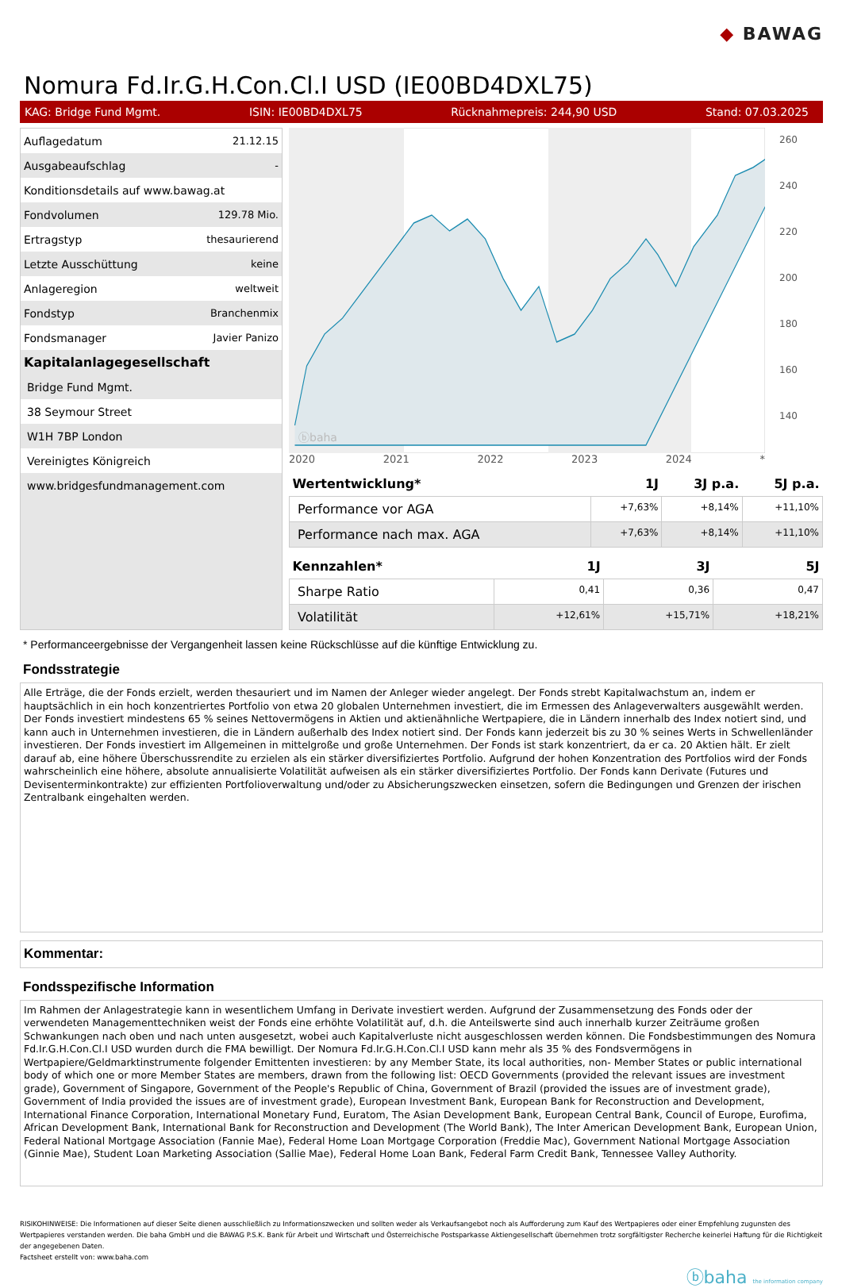◆ BAWAG
Nomura Fd.Ir.G.H.Con.Cl.I USD (IE00BD4DXL75)
KAG: Bridge Fund Mgmt. ISIN: IE00BD4DXL75 Rücknahmepreis: 244,90 USD Stand: 07.03.2025
| Auflagedatum | 21.12.15 |
| Ausgabeaufschlag | - |
| Konditionsdetails auf www.bawag.at | |
| Fondvolumen | 129.78 Mio. |
| Ertragstyp | thesaurierend |
| Letzte Ausschüttung | keine |
| Anlageregion | weltweit |
| Fondstyp | Branchenmix |
| Fondsmanager | Javier Panizo |
| Kapitalanlagegesellschaft |
| Bridge Fund Mgmt. |
| 38 Seymour Street |
| W1H 7BP London |
| Vereinigtes Königreich |
| www.bridgesfundmanagement.com |
ⓑbaha
260
240
220
200
180
160
140
2020 2021 2022 2023 2024 *
| Wertentwicklung* | 1J | 3J p.a. | 5J p.a. |
| --- | --- | --- | --- |
| Performance vor AGA | +7,63% | +8,14% | +11,10% |
| Performance nach max. AGA | +7,63% | +8,14% | +11,10% |
| Kennzahlen* | 1J | 3J | 5J |
| --- | --- | --- | --- |
| Sharpe Ratio | 0,41 | 0,36 | 0,47 |
| Volatilität | +12,61% | +15,71% | +18,21% |
* Performanceergebnisse der Vergangenheit lassen keine Rückschlüsse auf die künftige Entwicklung zu.
Fondsstrategie
Alle Erträge, die der Fonds erzielt, werden thesauriert und im Namen der Anleger wieder angelegt. Der Fonds strebt Kapitalwachstum an, indem er hauptsächlich in ein hoch konzentriertes Portfolio von etwa 20 globalen Unternehmen investiert, die im Ermessen des Anlageverwalters ausgewählt werden.
Der Fonds investiert mindestens 65 % seines Nettovermögens in Aktien und aktienähnliche Wertpapiere, die in Ländern innerhalb des Index notiert sind, und kann auch in Unternehmen investieren, die in Ländern außerhalb des Index notiert sind. Der Fonds kann jederzeit bis zu 30 % seines Werts in Schwellenländer investieren. Der Fonds investiert im Allgemeinen in mittelgroße und große Unternehmen. Der Fonds ist stark konzentriert, da er ca. 20 Aktien hält. Er zielt darauf ab, eine höhere Überschussrendite zu erzielen als ein stärker diversifiziertes Portfolio. Aufgrund der hohen Konzentration des Portfolios wird der Fonds wahrscheinlich eine höhere, absolute annualisierte Volatilität aufweisen als ein stärker diversifiziertes Portfolio. Der Fonds kann Derivate (Futures und Devisenterminkontrakte) zur effizienten Portfolioverwaltung und/oder zu Absicherungszwecken einsetzen, sofern die Bedingungen und Grenzen der irischen Zentralbank eingehalten werden.
Kommentar:
Fondsspezifische Information
Im Rahmen der Anlagestrategie kann in wesentlichem Umfang in Derivate investiert werden. Aufgrund der Zusammensetzung des Fonds oder der verwendeten Managementtechniken weist der Fonds eine erhöhte Volatilität auf, d.h. die Anteilswerte sind auch innerhalb kurzer Zeiträume großen Schwankungen nach oben und nach unten ausgesetzt, wobei auch Kapitalverluste nicht ausgeschlossen werden können. Die Fondsbestimmungen des Nomura Fd.Ir.G.H.Con.Cl.I USD wurden durch die FMA bewilligt. Der Nomura Fd.Ir.G.H.Con.Cl.I USD kann mehr als 35 % des Fondsvermögens in Wertpapiere/Geldmarktinstrumente folgender Emittenten investieren: by any Member State, its local authorities, non- Member States or public international body of which one or more Member States are members, drawn from the following list: OECD Governments (provided the relevant issues are investment grade), Government of Singapore, Government of the People's Republic of China, Government of Brazil (provided the issues are of investment grade), Government of India provided the issues are of investment grade), European Investment Bank, European Bank for Reconstruction and Development, International Finance Corporation, International Monetary Fund, Euratom, The Asian Development Bank, European Central Bank, Council of Europe, Eurofima, African Development Bank, International Bank for Reconstruction and Development (The World Bank), The Inter American Development Bank, European Union, Federal National Mortgage Association (Fannie Mae), Federal Home Loan Mortgage Corporation (Freddie Mac), Government National Mortgage Association (Ginnie Mae), Student Loan Marketing Association (Sallie Mae), Federal Home Loan Bank, Federal Farm Credit Bank, Tennessee Valley Authority.
RISIKOHINWEISE: Die Informationen auf dieser Seite dienen ausschließlich zu Informationszwecken und sollten weder als Verkaufsangebot noch als Aufforderung zum Kauf des Wertpapieres oder einer Empfehlung zugunsten des Wertpapieres verstanden werden. Die baha GmbH und die BAWAG P.S.K. Bank für Arbeit und Wirtschaft und Österreichische Postsparkasse Aktiengesellschaft übernehmen trotz sorgfältigster Recherche keinerlei Haftung für die Richtigkeit der angegebenen Daten.
Factsheet erstellt von: www.baha.com
ⓑbaha the information company